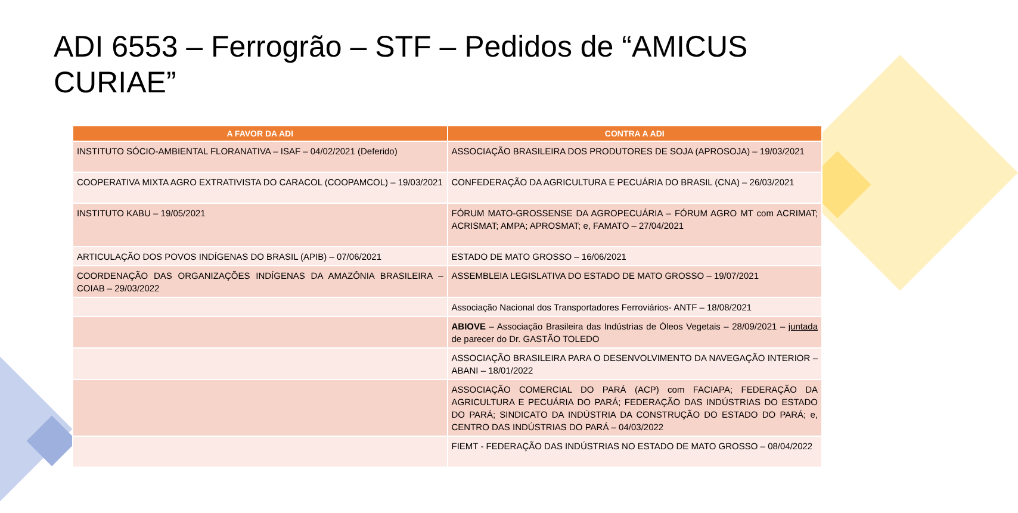ADI 6553 – Ferrogrão – STF – Pedidos de “AMICUS CURIAE”
| A FAVOR DA ADI | CONTRA A ADI |
| --- | --- |
| INSTITUTO SÓCIO-AMBIENTAL FLORANATIVA – ISAF – 04/02/2021 (Deferido) | ASSOCIAÇÃO BRASILEIRA DOS PRODUTORES DE SOJA (APROSOJA) – 19/03/2021 |
| COOPERATIVA MIXTA AGRO EXTRATIVISTA DO CARACOL (COOPAMCOL) – 19/03/2021 | CONFEDERAÇÃO DA AGRICULTURA E PECUÁRIA DO BRASIL (CNA) – 26/03/2021 |
| INSTITUTO KABU – 19/05/2021 | FÓRUM MATO-GROSSENSE DA AGROPECUÁRIA – FÓRUM AGRO MT com ACRIMAT; ACRISMAT; AMPA; APROSMAT; e, FAMATO – 27/04/2021 |
| ARTICULAÇÃO DOS POVOS INDÍGENAS DO BRASIL (APIB) – 07/06/2021 | ESTADO DE MATO GROSSO – 16/06/2021 |
| COORDENAÇÃO DAS ORGANIZAÇÕES INDÍGENAS DA AMAZÔNIA BRASILEIRA – COIAB – 29/03/2022 | ASSEMBLEIA LEGISLATIVA DO ESTADO DE MATO GROSSO – 19/07/2021 |
| | Associação Nacional dos Transportadores Ferroviários- ANTF – 18/08/2021 |
| | ABIOVE – Associação Brasileira das Indústrias de Óleos Vegetais – 28/09/2021 – juntada de parecer do Dr. GASTÃO TOLEDO |
| | ASSOCIAÇÃO BRASILEIRA PARA O DESENVOLVIMENTO DA NAVEGAÇÃO INTERIOR – ABANI – 18/01/2022 |
| | ASSOCIAÇÃO COMERCIAL DO PARÁ (ACP) com FACIAPA; FEDERAÇÃO DA AGRICULTURA E PECUÁRIA DO PARÁ; FEDERAÇÃO DAS INDÚSTRIAS DO ESTADO DO PARÁ; SINDICATO DA INDÚSTRIA DA CONSTRUÇÃO DO ESTADO DO PARÁ; e, CENTRO DAS INDÚSTRIAS DO PARÁ – 04/03/2022 |
| | FIEMT - FEDERAÇÃO DAS INDÚSTRIAS NO ESTADO DE MATO GROSSO – 08/04/2022 |